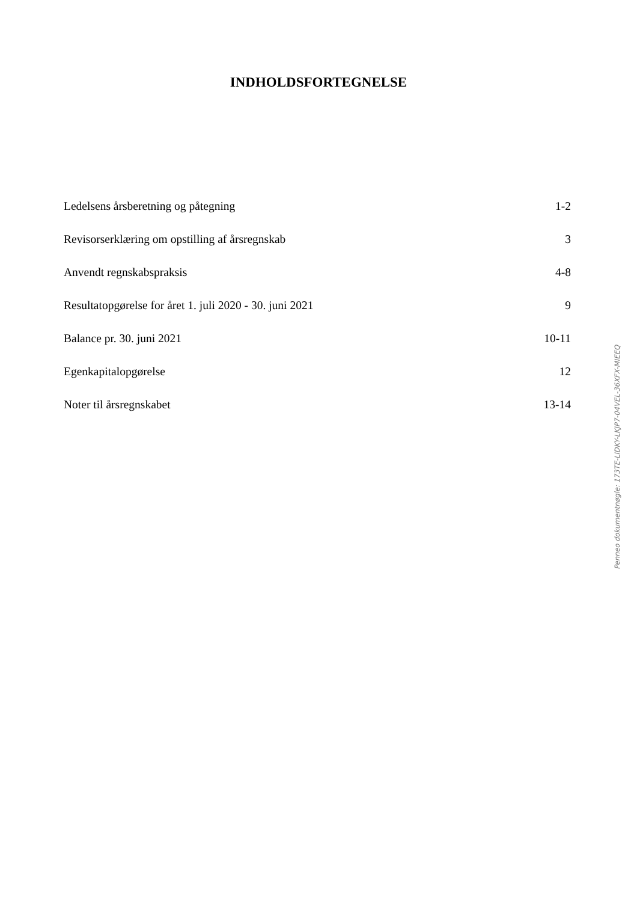INDHOLDSFORTEGNELSE
| Ledelsens årsberetning og påtegning | 1-2 |
| Revisorserklæring om opstilling af årsregnskab | 3 |
| Anvendt regnskabspraksis | 4-8 |
| Resultatopgørelse for året 1. juli 2020 - 30. juni 2021 | 9 |
| Balance pr. 30. juni 2021 | 10-11 |
| Egenkapitalopgørelse | 12 |
| Noter til årsregnskabet | 13-14 |
Penneo dokumentnøgle: 173TE-LIDKY-LKJP7-04VEL-36XFX-MIEEQ